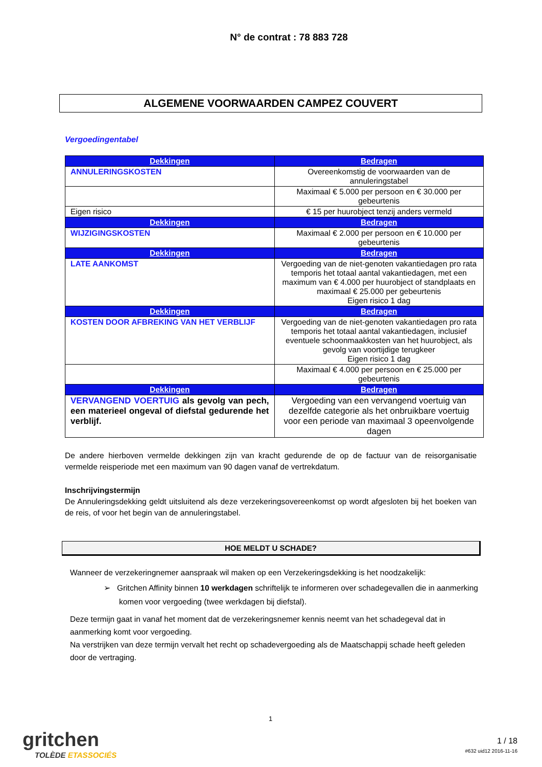N° de contrat : 78 883 728
ALGEMENE VOORWAARDEN CAMPEZ COUVERT
Vergoedingentabel
| Dekkingen | Bedragen |
| --- | --- |
| ANNULERINGSKOSTEN | Overeenkomstig de voorwaarden van de annuleringstabel |
| | Maximaal € 5.000 per persoon en € 30.000 per gebeurtenis |
| Eigen risico | € 15 per huurobject tenzij anders vermeld |
| Dekkingen | Bedragen |
| WIJZIGINGSKOSTEN | Maximaal € 2.000 per persoon en € 10.000 per gebeurtenis |
| Dekkingen | Bedragen |
| LATE AANKOMST | Vergoeding van de niet-genoten vakantiedagen pro rata temporis het totaal aantal vakantiedagen, met een maximum van € 4.000 per huurobject of standplaats en maximaal € 25.000 per gebeurtenis Eigen risico 1 dag |
| Dekkingen | Bedragen |
| KOSTEN DOOR AFBREKING VAN HET VERBLIJF | Vergoeding van de niet-genoten vakantiedagen pro rata temporis het totaal aantal vakantiedagen, inclusief eventuele schoonmaakkosten van het huurobject, als gevolg van voortijdige terugkeer Eigen risico 1 dag |
| | Maximaal € 4.000 per persoon en € 25.000 per gebeurtenis |
| Dekkingen | Bedragen |
| VERVANGEND VOERTUIG als gevolg van pech, een materieel ongeval of diefstal gedurende het verblijf. | Vergoeding van een vervangend voertuig van dezelfde categorie als het onbruikbare voertuig voor een periode van maximaal 3 opeenvolgende dagen |
De andere hierboven vermelde dekkingen zijn van kracht gedurende de op de factuur van de reisorganisatie vermelde reisperiode met een maximum van 90 dagen vanaf de vertrekdatum.
Inschrijvingstermijn
De Annuleringsdekking geldt uitsluitend als deze verzekeringsovereenkomst op wordt afgesloten bij het boeken van de reis, of voor het begin van de annuleringstabel.
HOE MELDT U SCHADE?
Wanneer de verzekeringnemer aanspraak wil maken op een Verzekeringsdekking is het noodzakelijk:
➢ Gritchen Affinity binnen 10 werkdagen schriftelijk te informeren over schadegevallen die in aanmerking komen voor vergoeding (twee werkdagen bij diefstal).
Deze termijn gaat in vanaf het moment dat de verzekeringsnemer kennis neemt van het schadegeval dat in aanmerking komt voor vergoeding.
Na verstrijken van deze termijn vervalt het recht op schadevergoeding als de Maatschappij schade heeft geleden door de vertraging.
1
gritchen
TOLÈDE ETASSOCIÉS
1 / 18
#632 uid12 2016-11-16